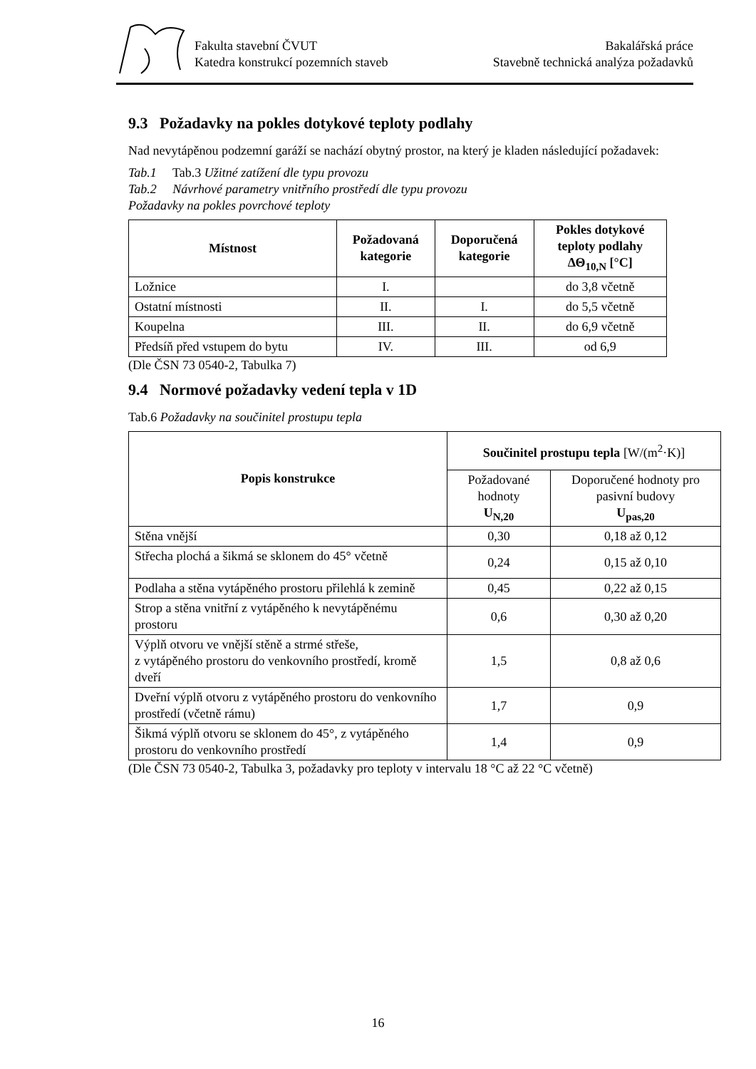Fakulta stavební ČVUT
Katedra konstrukcí pozemních staveb
Bakalářská práce
Stavebně technická analýza požadavků
9.3 Požadavky na pokles dotykové teploty podlahy
Nad nevytápěnou podzemní garáží se nachází obytný prostor, na který je kladen následující požadavek:
Tab.1 Tab.3 Užitné zatížení dle typu provozu
Tab.2 Návrhové parametry vnitřního prostředí dle typu provozu
Požadavky na pokles povrchové teploty
| Místnost | Požadovaná kategorie | Doporučená kategorie | Pokles dotykové teploty podlahy ΔΘ<sub>10,N</sub> [°C] |
| --- | --- | --- | --- |
| Ložnice | I. | | do 3,8 včetně |
| Ostatní místnosti | II. | I. | do 5,5 včetně |
| Koupelna | III. | II. | do 6,9 včetně |
| Předsíň před vstupem do bytu | IV. | III. | od 6,9 |
(Dle ČSN 73 0540-2, Tabulka 7)
9.4 Normové požadavky vedení tepla v 1D
Tab.6 Požadavky na součinitel prostupu tepla
| Popis konstrukce | Součinitel prostupu tepla [W/(m<sup>2</sup>·K)] | |
| --- | --- | --- |
| | Požadované hodnoty U<sub>N,20</sub> | Doporučené hodnoty pro pasivní budovy U<sub>pas,20</sub> |
| Stěna vnější | 0,30 | 0,18 až 0,12 |
| Střecha plochá a šikmá se sklonem do 45° včetně | 0,24 | 0,15 až 0,10 |
| Podlaha a stěna vytápěného prostoru přilehlá k zemině | 0,45 | 0,22 až 0,15 |
| Strop a stěna vnitřní z vytápěného k nevytápěnému prostoru | 0,6 | 0,30 až 0,20 |
| Výplň otvoru ve vnější stěně a strmé střeše, z vytápěného prostoru do venkovního prostředí, kromě dveří | 1,5 | 0,8 až 0,6 |
| Dveřní výplň otvoru z vytápěného prostoru do venkovního prostředí (včetně rámu) | 1,7 | 0,9 |
| Šikmá výplň otvoru se sklonem do 45°, z vytápěného prostoru do venkovního prostředí | 1,4 | 0,9 |
(Dle ČSN 73 0540-2, Tabulka 3, požadavky pro teploty v intervalu 18 °C až 22 °C včetně)
16